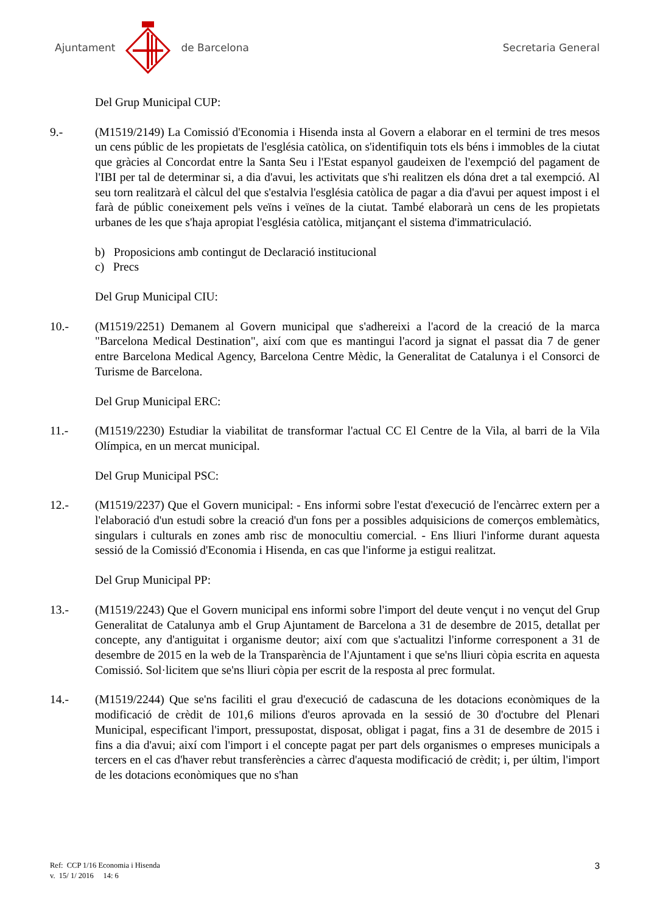Ajuntament de Barcelona Secretaria General
Del Grup Municipal CUP:
9.- (M1519/2149) La Comissió d'Economia i Hisenda insta al Govern a elaborar en el termini de tres mesos un cens públic de les propietats de l'església catòlica, on s'identifiquin tots els béns i immobles de la ciutat que gràcies al Concordat entre la Santa Seu i l'Estat espanyol gaudeixen de l'exempció del pagament de l'IBI per tal de determinar si, a dia d'avui, les activitats que s'hi realitzen els dóna dret a tal exempció. Al seu torn realitzarà el càlcul del que s'estalvia l'església catòlica de pagar a dia d'avui per aquest impost i el farà de públic coneixement pels veïns i veïnes de la ciutat. També elaborarà un cens de les propietats urbanes de les que s'haja apropiat l'església catòlica, mitjançant el sistema d'immatriculació.
b) Proposicions amb contingut de Declaració institucional
c) Precs
Del Grup Municipal CIU:
10.- (M1519/2251) Demanem al Govern municipal que s'adhereixi a l'acord de la creació de la marca "Barcelona Medical Destination", així com que es mantingui l'acord ja signat el passat dia 7 de gener entre Barcelona Medical Agency, Barcelona Centre Mèdic, la Generalitat de Catalunya i el Consorci de Turisme de Barcelona.
Del Grup Municipal ERC:
11.- (M1519/2230) Estudiar la viabilitat de transformar l'actual CC El Centre de la Vila, al barri de la Vila Olímpica, en un mercat municipal.
Del Grup Municipal PSC:
12.- (M1519/2237) Que el Govern municipal: - Ens informi sobre l'estat d'execució de l'encàrrec extern per a l'elaboració d'un estudi sobre la creació d'un fons per a possibles adquisicions de comerços emblemàtics, singulars i culturals en zones amb risc de monocultiu comercial. - Ens lliuri l'informe durant aquesta sessió de la Comissió d'Economia i Hisenda, en cas que l'informe ja estigui realitzat.
Del Grup Municipal PP:
13.- (M1519/2243) Que el Govern municipal ens informi sobre l'import del deute vençut i no vençut del Grup Generalitat de Catalunya amb el Grup Ajuntament de Barcelona a 31 de desembre de 2015, detallat per concepte, any d'antiguitat i organisme deutor; així com que s'actualitzi l'informe corresponent a 31 de desembre de 2015 en la web de la Transparència de l'Ajuntament i que se'ns lliuri còpia escrita en aquesta Comissió. Sol·licitem que se'ns lliuri còpia per escrit de la resposta al prec formulat.
14.- (M1519/2244) Que se'ns faciliti el grau d'execució de cadascuna de les dotacions econòmiques de la modificació de crèdit de 101,6 milions d'euros aprovada en la sessió de 30 d'octubre del Plenari Municipal, especificant l'import, pressupostat, disposat, obligat i pagat, fins a 31 de desembre de 2015 i fins a dia d'avui; així com l'import i el concepte pagat per part dels organismes o empreses municipals a tercers en el cas d'haver rebut transferències a càrrec d'aquesta modificació de crèdit; i, per últim, l'import de les dotacions econòmiques que no s'han
Ref: CCP 1/16 Economia i Hisenda
v. 15/ 1/ 2016 14: 6
3